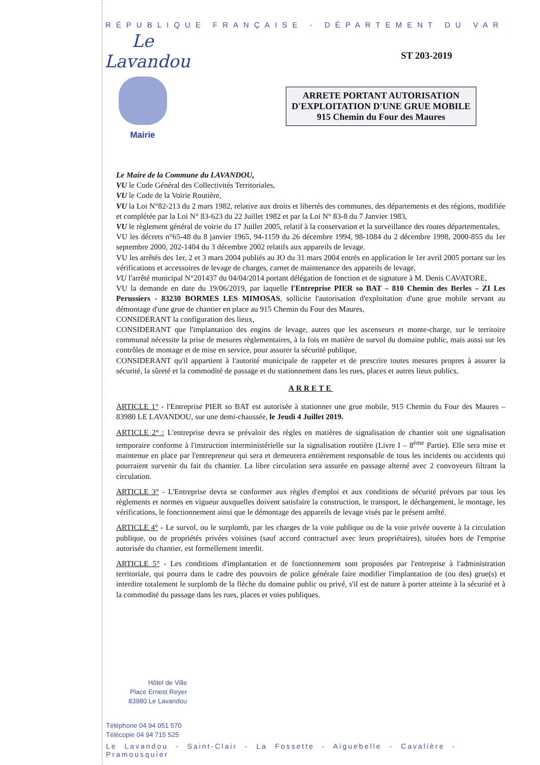RÉPUBLIQUE FRANÇAISE - DÉPARTEMENT DU VAR
Le Lavandou
Mairie
ST 203-2019
ARRETE PORTANT AUTORISATION
D'EXPLOITATION D'UNE GRUE MOBILE
915 Chemin du Four des Maures
Le Maire de la Commune du LAVANDOU,
VU le Code Général des Collectivités Territoriales,
VU le Code de la Voirie Routière,
VU la Loi N°82-213 du 2 mars 1982, relative aux droits et libertés des communes, des départements et des régions, modifiée et complétée par la Loi N° 83-623 du 22 Juillet 1982 et par la Loi N° 83-8 du 7 Janvier 1983,
VU le règlement général de voirie du 17 Juillet 2005, relatif à la conservation et la surveillance des routes départementales,
VU les décrets n°65-48 du 8 janvier 1965, 94-1159 du 26 décembre 1994, 98-1084 du 2 décembre 1998, 2000-855 du 1er septembre 2000, 202-1404 du 3 décembre 2002 relatifs aux appareils de levage.
VU les arrêtés des 1er, 2 et 3 mars 2004 publiés au JO du 31 mars 2004 entrés en application le 1er avril 2005 portant sur les vérifications et accessoires de levage de charges, carnet de maintenance des appareils de levage,
VU l'arrêté municipal N°201437 du 04/04/2014 portant délégation de fonction et de signature à M. Denis CAVATORE,
VU la demande en date du 19/06/2019, par laquelle l'Entreprise PIER so BAT – 810 Chemin des Berles – ZI Les Perussiers - 83230 BORMES LES MIMOSAS, sollicite l'autorisation d'exploitation d'une grue mobile servant au démontage d'une grue de chantier en place au 915 Chemin du Four des Maures,
CONSIDERANT la configuration des lieux,
CONSIDERANT que l'implantation des engins de levage, autres que les ascenseurs et monte-charge, sur le territoire communal nécessite la prise de mesures règlementaires, à la fois en matière de survol du domaine public, mais aussi sur les contrôles de montage et de mise en service, pour assurer la sécurité publique,
CONSIDERANT qu'il appartient à l'autorité municipale de rappeler et de prescrire toutes mesures propres à assurer la sécurité, la sûreté et la commodité de passage et du stationnement dans les rues, places et autres lieux publics,
ARRETE
ARTICLE 1° - l'Entreprise PIER so BAT est autorisée à stationner une grue mobile, 915 Chemin du Four des Maures – 83980 LE LAVANDOU, sur une demi-chaussée, le Jeudi 4 Juillet 2019.
ARTICLE 2° : L'entreprise devra se prévaloir des règles en matières de signalisation de chantier soit une signalisation temporaire conforme à l'instruction interministérielle sur la signalisation routière (Livre I – 8<sup>ème</sup> Partie). Elle sera mise et maintenue en place par l'entrepreneur qui sera et demeurera entièrement responsable de tous les incidents ou accidents qui pourraient survenir du fait du chantier. La libre circulation sera assurée en passage alterné avec 2 convoyeurs filtrant la circulation.
ARTICLE 3° - L'Entreprise devra se conformer aux règles d'emploi et aux conditions de sécurité prévues par tous les règlements et normes en vigueur auxquelles doivent satisfaire la construction, le transport, le déchargement, le montage, les vérifications, le fonctionnement ainsi que le démontage des appareils de levage visés par le présent arrêté.
ARTICLE 4° - Le survol, ou le surplomb, par les charges de la voie publique ou de la voie privée ouverte à la circulation publique, ou de propriétés privées voisines (sauf accord contractuel avec leurs propriétaires), situées hors de l'emprise autorisée du chantier, est formellement interdit.
ARTICLE 5° - Les conditions d'implantation et de fonctionnement sont proposées par l'entreprise à l'administration territoriale, qui pourra dans le cadre des pouvoirs de police générale faire modifier l'implantation de (ou des) grue(s) et interdire totalement le surplomb de la flèche du domaine public ou privé, s'il est de nature à porter atteinte à la sécurité et à la commodité du passage dans les rues, places et voies publiques.
Hôtel de Ville
Place Ernest Reyer
83980 Le Lavandou
Téléphone 04 94 051 570
Télécopie 04 94 715 525
Le Lavandou - Saint-Clair - La Fossette - Aiguebelle - Cavalière - Pramousquier